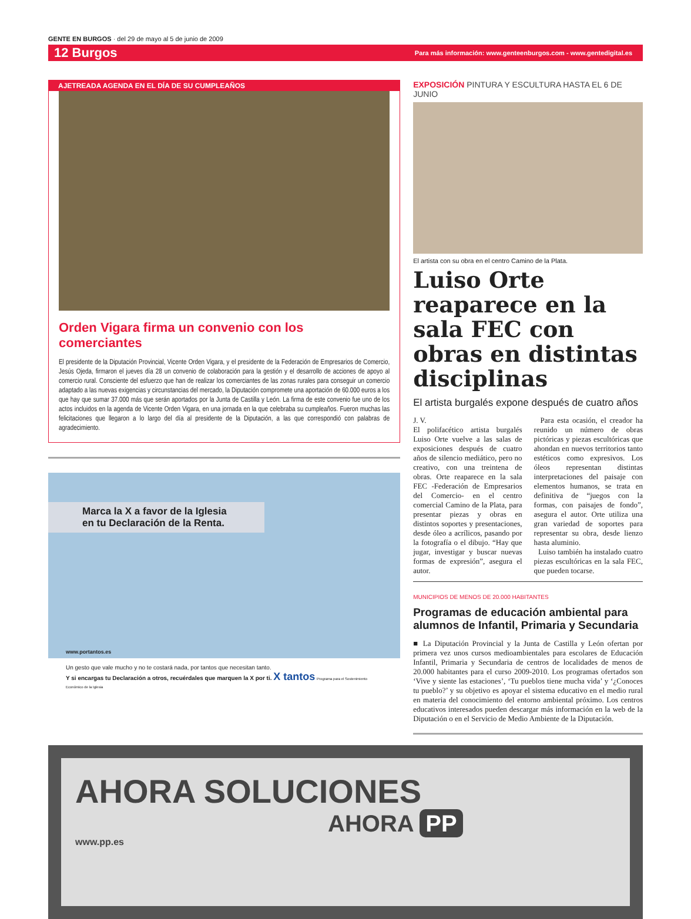GENTE EN BURGOS · del 29 de mayo al 5 de junio de 2009
12 Burgos Para más información: www.genteenburgos.com - www.gentedigital.es
AJETREADA AGENDA EN EL DÍA DE SU CUMPLEAÑOS
Orden Vigara firma un convenio con los comerciantes
El presidente de la Diputación Provincial, Vicente Orden Vigara, y el presidente de la Federación de Empresarios de Comercio, Jesús Ojeda, firmaron el jueves día 28 un convenio de colaboración para la gestión y el desarrollo de acciones de apoyo al comercio rural. Consciente del esfuerzo que han de realizar los comerciantes de las zonas rurales para conseguir un comercio adaptado a las nuevas exigencias y circunstancias del mercado, la Diputación compromete una aportación de 60.000 euros a los que hay que sumar 37.000 más que serán aportados por la Junta de Castilla y León. La firma de este convenio fue uno de los actos incluidos en la agenda de Vicente Orden Vigara, en una jornada en la que celebraba su cumpleaños. Fueron muchas las felicitaciones que llegaron a lo largo del día al presidente de la Diputación, a las que correspondió con palabras de agradecimiento.
Marca la X a favor de la Iglesia
en tu Declaración de la Renta.
www.portantos.es
Un gesto que vale mucho y no te costará nada, por tantos que necesitan tanto.
Y si encargas tu Declaración a otros, recuérdales que marquen la X por ti. X tantos Programa para el Sostenimiento Económico de la Iglesia
EXPOSICIÓN PINTURA Y ESCULTURA HASTA EL 6 DE JUNIO
El artista con su obra en el centro Camino de la Plata.
Luiso Orte reaparece en la sala FEC con obras en distintas disciplinas
El artista burgalés expone después de cuatro años
J. V.
El polifacético artista burgalés Luiso Orte vuelve a las salas de exposiciones después de cuatro años de silencio mediático, pero no creativo, con una treintena de obras. Orte reaparece en la sala FEC -Federación de Empresarios del Comercio- en el centro comercial Camino de la Plata, para presentar piezas y obras en distintos soportes y presentaciones, desde óleo a acrílicos, pasando por la fotografía o el dibujo. “Hay que jugar, investigar y buscar nuevas formas de expresión”, asegura el autor.
Para esta ocasión, el creador ha reunido un número de obras pictóricas y piezas escultóricas que ahondan en nuevos territorios tanto estéticos como expresivos. Los óleos representan distintas interpretaciones del paisaje con elementos humanos, se trata en definitiva de “juegos con la formas, con paisajes de fondo”, asegura el autor. Orte utiliza una gran variedad de soportes para representar su obra, desde lienzo hasta aluminio.
Luiso también ha instalado cuatro piezas escultóricas en la sala FEC, que pueden tocarse.
MUNICIPIOS DE MENOS DE 20.000 HABITANTES
Programas de educación ambiental para alumnos de Infantil, Primaria y Secundaria
■ La Diputación Provincial y la Junta de Castilla y León ofertan por primera vez unos cursos medioambientales para escolares de Educación Infantil, Primaria y Secundaria de centros de localidades de menos de 20.000 habitantes para el curso 2009-2010. Los programas ofertados son ‘Vive y siente las estaciones’, ‘Tu pueblos tiene mucha vida’ y ‘¿Conoces tu pueblo?’ y su objetivo es apoyar el sistema educativo en el medio rural en materia del conocimiento del entorno ambiental próximo. Los centros educativos interesados pueden descargar más información en la web de la Diputación o en el Servicio de Medio Ambiente de la Diputación.
AHORA SOLUCIONES
AHORA PP
www.pp.es